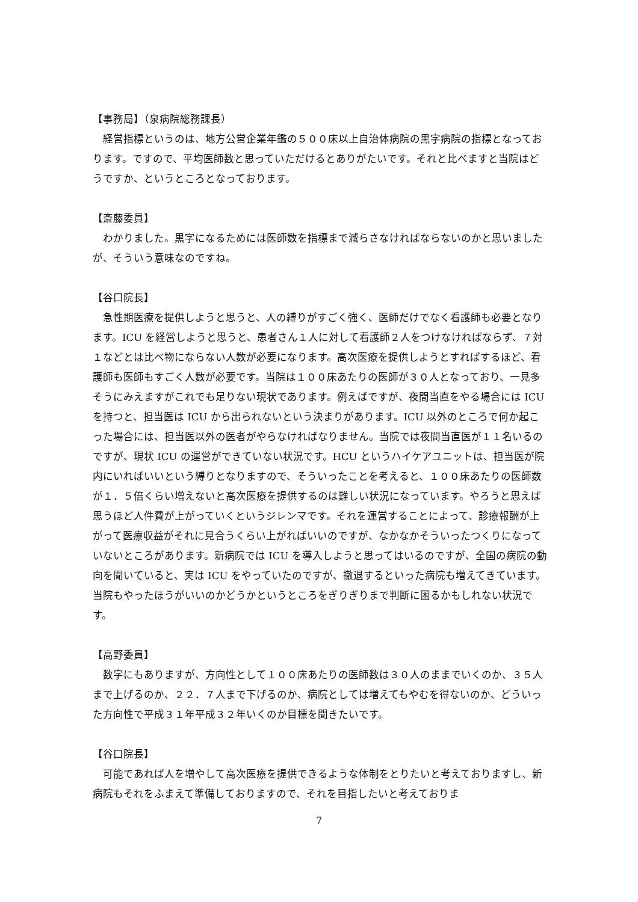【事務局】（泉病院総務課長）
経営指標というのは、地方公営企業年鑑の５００床以上自治体病院の黒字病院の指標となっております。ですので、平均医師数と思っていただけるとありがたいです。それと比べますと当院はどうですか、というところとなっております。
【斎藤委員】
わかりました。黒字になるためには医師数を指標まで減らさなければならないのかと思いましたが、そういう意味なのですね。
【谷口院長】
急性期医療を提供しようと思うと、人の縛りがすごく強く、医師だけでなく看護師も必要となります。ICU を経営しようと思うと、患者さん１人に対して看護師２人をつけなければならず、７対１などとは比べ物にならない人数が必要になります。高次医療を提供しようとすればするほど、看護師も医師もすごく人数が必要です。当院は１００床あたりの医師が３０人となっており、一見多そうにみえますがこれでも足りない現状であります。例えばですが、夜間当直をやる場合には ICU を持つと、担当医は ICU から出られないという決まりがあります。ICU 以外のところで何か起こった場合には、担当医以外の医者がやらなければなりません。当院では夜間当直医が１１名いるのですが、現状 ICU の運営ができていない状況です。HCU というハイケアユニットは、担当医が院内にいればいいという縛りとなりますので、そういったことを考えると、１００床あたりの医師数が１．５倍くらい増えないと高次医療を提供するのは難しい状況になっています。やろうと思えば思うほど人件費が上がっていくというジレンマです。それを運営することによって、診療報酬が上がって医療収益がそれに見合うくらい上がればいいのですが、なかなかそういったつくりになっていないところがあります。新病院では ICU を導入しようと思ってはいるのですが、全国の病院の動向を聞いていると、実は ICU をやっていたのですが、撤退するといった病院も増えてきています。当院もやったほうがいいのかどうかというところをぎりぎりまで判断に困るかもしれない状況です。
【高野委員】
数字にもありますが、方向性として１００床あたりの医師数は３０人のままでいくのか、３５人まで上げるのか、２２．７人まで下げるのか、病院としては増えてもやむを得ないのか、どういった方向性で平成３１年平成３２年いくのか目標を聞きたいです。
【谷口院長】
可能であれば人を増やして高次医療を提供できるような体制をとりたいと考えておりますし、新病院もそれをふまえて準備しておりますので、それを目指したいと考えておりま
7